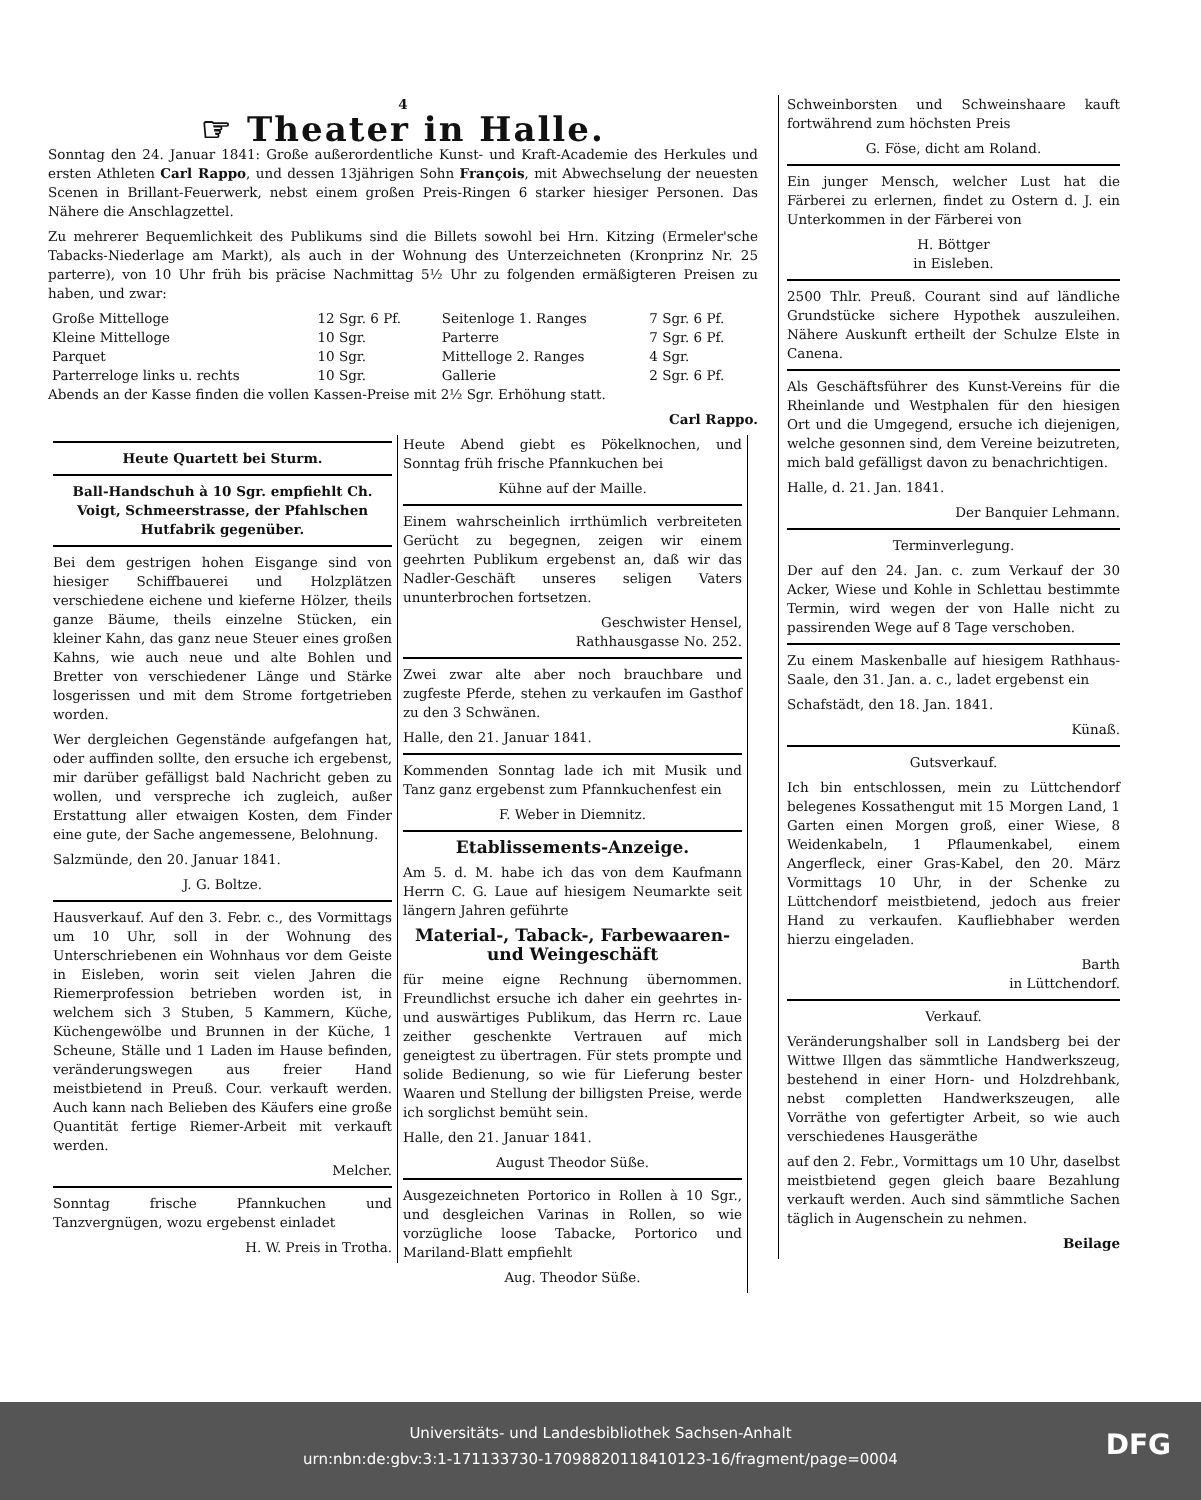4
☞ Theater in Halle.
Sonntag den 24. Januar 1841: Große außerordentliche Kunst- und Kraft-Academie des Herkules und ersten Athleten Carl Rappo, und dessen 13jährigen Sohn François, mit Abwechselung der neuesten Scenen in Brillant-Feuerwerk, nebst einem großen Preis-Ringen 6 starker hiesiger Personen. Das Nähere die Anschlagzettel.
Zu mehrerer Bequemlichkeit des Publikums sind die Billets sowohl bei Hrn. Kitzing (Ermeler'sche Tabacks-Niederlage am Markt), als auch in der Wohnung des Unterzeichneten (Kronprinz Nr. 25 parterre), von 10 Uhr früh bis präcise Nachmittag 5½ Uhr zu folgenden ermäßigteren Preisen zu haben, und zwar:
| Große Mittelloge | 12 Sgr. 6 Pf. | Seitenloge 1. Ranges | 7 Sgr. 6 Pf. |
| Kleine Mittelloge | 10 Sgr. | Parterre | 7 Sgr. 6 Pf. |
| Parquet | 10 Sgr. | Mittelloge 2. Ranges | 4 Sgr. |
| Parterreloge links u. rechts | 10 Sgr. | Gallerie | 2 Sgr. 6 Pf. |
Abends an der Kasse finden die vollen Kassen-Preise mit 2½ Sgr. Erhöhung statt.
Carl Rappo.
Schweinborsten und Schweinshaare kauft fortwährend zum höchsten Preis
G. Föse, dicht am Roland.
Ein junger Mensch, welcher Lust hat die Färberei zu erlernen, findet zu Ostern d. J. ein Unterkommen in der Färberei von
H. Böttger
in Eisleben.
2500 Thlr. Preuß. Courant sind auf ländliche Grundstücke sichere Hypothek auszuleihen. Nähere Auskunft ertheilt der Schulze Elste in Canena.
Als Geschäftsführer des Kunst-Vereins für die Rheinlande und Westphalen für den hiesigen Ort und die Umgegend, ersuche ich diejenigen, welche gesonnen sind, dem Vereine beizutreten, mich bald gefälligst davon zu benachrichtigen.
Halle, d. 21. Jan. 1841.
Der Banquier Lehmann.
Terminverlegung.
Der auf den 24. Jan. c. zum Verkauf der 30 Acker, Wiese und Kohle in Schlettau bestimmte Termin, wird wegen der von Halle nicht zu passirenden Wege auf 8 Tage verschoben.
Zu einem Maskenballe auf hiesigem Rathhaus-Saale, den 31. Jan. a. c., ladet ergebenst ein
Schafstädt, den 18. Jan. 1841.
Künaß.
Gutsverkauf.
Ich bin entschlossen, mein zu Lüttchendorf belegenes Kossathengut mit 15 Morgen Land, 1 Garten einen Morgen groß, einer Wiese, 8 Weidenkabeln, 1 Pflaumenkabel, einem Angerfleck, einer Gras-Kabel, den 20. März Vormittags 10 Uhr, in der Schenke zu Lüttchendorf meistbietend, jedoch aus freier Hand zu verkaufen. Kaufliebhaber werden hierzu eingeladen.
Barth
in Lüttchendorf.
Verkauf.
Veränderungshalber soll in Landsberg bei der Wittwe Illgen das sämmtliche Handwerkszeug, bestehend in einer Horn- und Holzdrehbank, nebst completten Handwerkszeugen, alle Vorräthe von gefertigter Arbeit, so wie auch verschiedenes Hausgeräthe
auf den 2. Febr., Vormittags um 10 Uhr, daselbst meistbietend gegen gleich baare Bezahlung verkauft werden. Auch sind sämmtliche Sachen täglich in Augenschein zu nehmen.
Beilage
Heute Quartett bei Sturm.
Ball-Handschuh à 10 Sgr. empfiehlt Ch. Voigt, Schmeerstrasse, der Pfahlschen Hutfabrik gegenüber.
Bei dem gestrigen hohen Eisgange sind von hiesiger Schiffbauerei und Holzplätzen verschiedene eichene und kieferne Hölzer, theils ganze Bäume, theils einzelne Stücken, ein kleiner Kahn, das ganz neue Steuer eines großen Kahns, wie auch neue und alte Bohlen und Bretter von verschiedener Länge und Stärke losgerissen und mit dem Strome fortgetrieben worden.
Wer dergleichen Gegenstände aufgefangen hat, oder auffinden sollte, den ersuche ich ergebenst, mir darüber gefälligst bald Nachricht geben zu wollen, und verspreche ich zugleich, außer Erstattung aller etwaigen Kosten, dem Finder eine gute, der Sache angemessene, Belohnung.
Salzmünde, den 20. Januar 1841.
J. G. Boltze.
Hausverkauf. Auf den 3. Febr. c., des Vormittags um 10 Uhr, soll in der Wohnung des Unterschriebenen ein Wohnhaus vor dem Geiste in Eisleben, worin seit vielen Jahren die Riemerprofession betrieben worden ist, in welchem sich 3 Stuben, 5 Kammern, Küche, Küchengewölbe und Brunnen in der Küche, 1 Scheune, Ställe und 1 Laden im Hause befinden, veränderungswegen aus freier Hand meistbietend in Preuß. Cour. verkauft werden. Auch kann nach Belieben des Käufers eine große Quantität fertige Riemer-Arbeit mit verkauft werden.
Melcher.
Sonntag frische Pfannkuchen und Tanzvergnügen, wozu ergebenst einladet
H. W. Preis in Trotha.
Heute Abend giebt es Pökelknochen, und Sonntag früh frische Pfannkuchen bei
Kühne auf der Maille.
Einem wahrscheinlich irrthümlich verbreiteten Gerücht zu begegnen, zeigen wir einem geehrten Publikum ergebenst an, daß wir das Nadler-Geschäft unseres seligen Vaters ununterbrochen fortsetzen.
Geschwister Hensel,
Rathhausgasse No. 252.
Zwei zwar alte aber noch brauchbare und zugfeste Pferde, stehen zu verkaufen im Gasthof zu den 3 Schwänen.
Halle, den 21. Januar 1841.
Kommenden Sonntag lade ich mit Musik und Tanz ganz ergebenst zum Pfannkuchenfest ein
F. Weber in Diemnitz.
Etablissements-Anzeige.
Am 5. d. M. habe ich das von dem Kaufmann Herrn C. G. Laue auf hiesigem Neumarkte seit längern Jahren geführte
Material-, Taback-, Farbewaaren- und Weingeschäft
für meine eigne Rechnung übernommen. Freundlichst ersuche ich daher ein geehrtes in- und auswärtiges Publikum, das Herrn rc. Laue zeither geschenkte Vertrauen auf mich geneigtest zu übertragen. Für stets prompte und solide Bedienung, so wie für Lieferung bester Waaren und Stellung der billigsten Preise, werde ich sorglichst bemüht sein.
Halle, den 21. Januar 1841.
August Theodor Süße.
Ausgezeichneten Portorico in Rollen à 10 Sgr., und desgleichen Varinas in Rollen, so wie vorzügliche loose Tabacke, Portorico und Mariland-Blatt empfiehlt
Aug. Theodor Süße.
Universitäts- und Landesbibliothek Sachsen-Anhalt
urn:nbn:de:gbv:3:1-171133730-17098820118410123-16/fragment/page=0004
DFG